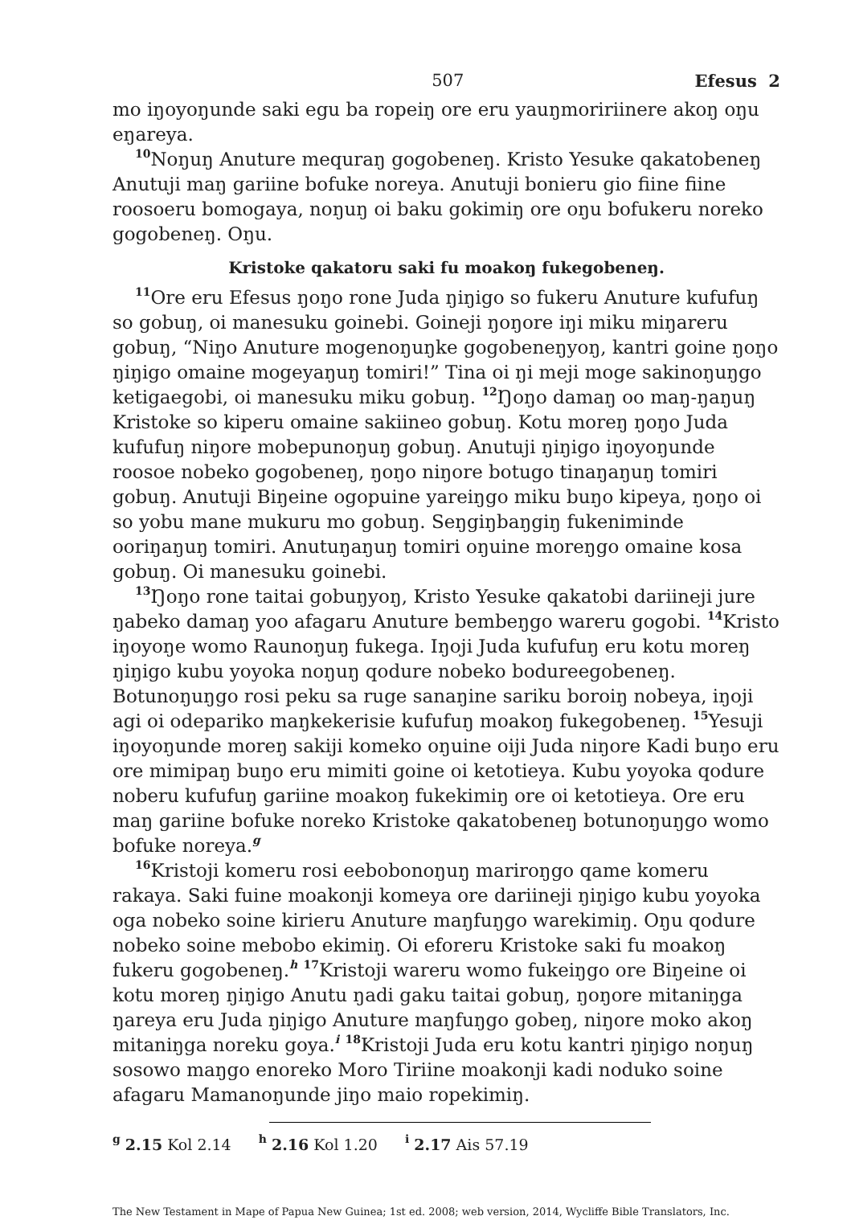507 Efesus 2
mo iŋoyoŋunde saki egu ba ropeiŋ ore eru yauŋmoririinere akoŋ oŋu eŋareya.
<sup>10</sup> Noŋuŋ Anuture mequraŋ gogobeneŋ. Kristo Yesuke qakatobeneŋ Anutuji maŋ gariine bofuke noreya. Anutuji bonieru gio fiine fiine roosoeru bomogaya, noŋuŋ oi baku gokimiŋ ore oŋu bofukeru noreko gogobeneŋ. Oŋu.
Kristoke qakatoru saki fu moakoŋ fukegobeneŋ.
<sup>11</sup> Ore eru Efesus ŋoŋo rone Juda ŋiŋigo so fukeru Anuture kufufuŋ so gobuŋ, oi manesuku goinebi. Goineji ŋoŋore iŋi miku miŋareru gobuŋ, “Niŋo Anuture mogenoŋuŋke gogobeneŋyoŋ, kantri goine ŋoŋo ŋiŋigo omaine mogeyaŋuŋ tomiri!” Tina oi ŋi meji moge sakinoŋuŋgo ketigaegobi, oi manesuku miku gobuŋ. <sup>12</sup>Ŋoŋo damaŋ oo maŋ-ŋaŋuŋ Kristoke so kiperu omaine sakiineo gobuŋ. Kotu moreŋ ŋoŋo Juda kufufuŋ niŋore mobepunoŋuŋ gobuŋ. Anutuji ŋiŋigo iŋoyoŋunde roosoe nobeko gogobeneŋ, ŋoŋo niŋore botugo tinaŋaŋuŋ tomiri gobuŋ. Anutuji Biŋeine ogopuine yareiŋgo miku buŋo kipeya, ŋoŋo oi so yobu mane mukuru mo gobuŋ. Seŋgiŋbaŋgiŋ fukeniminde ooriŋaŋuŋ tomiri. Anutuŋaŋuŋ tomiri oŋuine moreŋgo omaine kosa gobuŋ. Oi manesuku goinebi.
<sup>13</sup> Ŋoŋo rone taitai gobuŋyoŋ, Kristo Yesuke qakatobi dariineji jure ŋabeko damaŋ yoo afagaru Anuture bembeŋgo wareru gogobi. <sup>14</sup>Kristo iŋoyoŋe womo Raunoŋuŋ fukega. Iŋoji Juda kufufuŋ eru kotu moreŋ ŋiŋigo kubu yoyoka noŋuŋ qodure nobeko bodureegobeneŋ. Botunoŋuŋgo rosi peku sa ruge sanaŋine sariku boroiŋ nobeya, iŋoji agi oi odepariko maŋkekerisie kufufuŋ moakoŋ fukegobeneŋ. <sup>15</sup>Yesuji iŋoyoŋunde moreŋ sakiji komeko oŋuine oiji Juda niŋore Kadi buŋo eru ore mimipaŋ buŋo eru mimiti goine oi ketotieya. Kubu yoyoka qodure noberu kufufuŋ gariine moakoŋ fukekimiŋ ore oi ketotieya. Ore eru maŋ gariine bofuke noreko Kristoke qakatobeneŋ botunoŋuŋgo womo bofuke noreya.<sup>g</sup>
<sup>16</sup> Kristoji komeru rosi eebobonoŋuŋ mariroŋgo qame komeru rakaya. Saki fuine moakonji komeya ore dariineji ŋiŋigo kubu yoyoka oga nobeko soine kirieru Anuture maŋfuŋgo warekimiŋ. Oŋu qodure nobeko soine mebobo ekimiŋ. Oi eforeru Kristoke saki fu moakoŋ fukeru gogobeneŋ.<sup>h</sup> <sup>17</sup>Kristoji wareru womo fukeiŋgo ore Biŋeine oi kotu moreŋ ŋiŋigo Anutu ŋadi gaku taitai gobuŋ, ŋoŋore mitaniŋga ŋareya eru Juda ŋiŋigo Anuture maŋfuŋgo gobeŋ, niŋore moko akoŋ mitaniŋga noreku goya.<sup>i</sup> <sup>18</sup>Kristoji Juda eru kotu kantri ŋiŋigo noŋuŋ sosowo maŋgo enoreko Moro Tiriine moakonji kadi noduko soine afagaru Mamanoŋunde jiŋo maio ropekimiŋ.
<sup>g</sup> 2.15 Kol 2.14 <sup>h</sup> 2.16 Kol 1.20 <sup>i</sup> 2.17 Ais 57.19
The New Testament in Mape of Papua New Guinea; 1st ed. 2008; web version, 2014, Wycliffe Bible Translators, Inc.